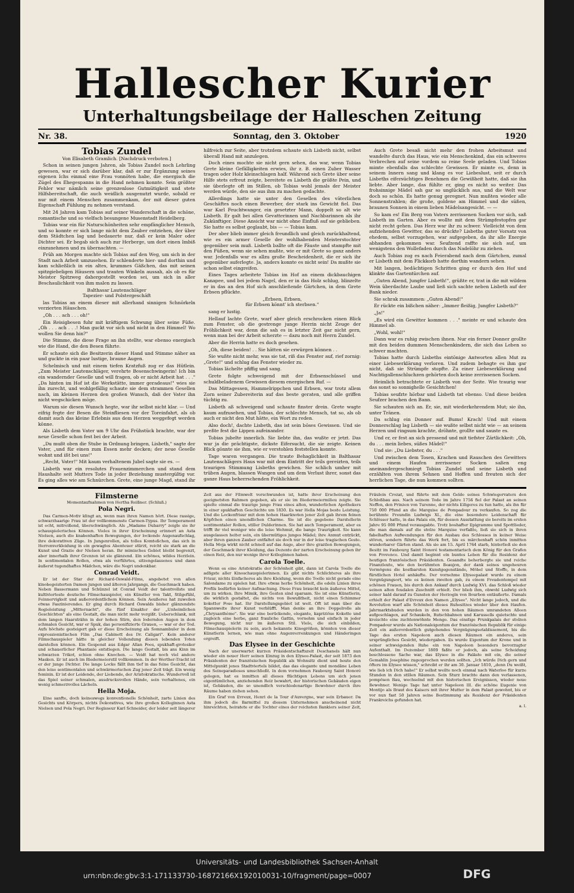Hallescher Kurier
Unterhaltungsbeilage der Halleschen Zeitung
Nr. 38. Sonntag, den 3. Oktober 1920
Tobias Zundel
Von Elisabeth Gramlich. [Nachdruck verboten.]
Schon in seinen jungen Jahren, als Tobias Zundel noch Lehrling gewesen, war er sich darüber klar, daß er zur Ergänzung seines eigenen Ichs einmal eine Frau vonnöten habe, die energisch die Zügel des Ehegespanns in die Hand nehmen konnte. Sein größter Fehler war nämlich seine grenzenlose Gutmütigkeit und stete Hilfsbereitschaft, die auch weidlich ausgenutzt wurde, sobald er nur mit einem Menschen zusammenkam, der mit dieser guten Eigenschaft Fühlung zu nehmen verstand.
Mit 24 Jahren kam Tobias auf seiner Wanderschaft in die schöne, romantische und so vielfach besungene Musenstadt Heidelberg.
Tobias war ein für Naturschönheiten sehr empfänglicher Mensch, und so konnte er sich lange nicht dem Zauber entziehen, der über dem Städtchen lag und bedauerte nur, daß er kein Maler oder Dichter sei. Er begab sich auch zur Herberge, um dort einen Imbiß einzunehmen und zu übernachten. —
Früh am Morgen machte sich Tobias auf den Weg, um sich in der Stadt nach Arbeit umzusehen. Er schlenderte hier- und dorthin und kam schließlich in ein altes, krummes Gäßchen, das mit seinen spitzgiebeligen Häusern und trauten Winkeln aussah, als ob es für Meister Spitzweg dahergestellt worden sei, um sich in aller Beschaulichkeit von ihm malen zu lassen.
Balthasar Lautenschläger
Tapezier- und Polstergeschäft
las Tobias an einem dieser mit allerhand sinnigen Schnörkeln verzierten Häuschen.
„Oh . . . ach . . . oh!"
Ein Reisigbesen fuhr mit kräftigem Schwung über seine Füße. „Oh . . . ach . . .! Man guckt vor sich und nicht in den Himmel! Wo wollen Sie denn hin?"
Die Stimme, die diese Frage an ihn stellte, war ebenso energisch wie die Hand, die den Besen führte.
Er schaute sich die Besitzerin dieser Hand und Stimme näher an und guckte in ein paar lustige, braune Augen.
Schelmisch und mit einem tiefen Kratzfuß zog er das Hütlein. „Zum Meister Lautenschläger, verehrte Besenschwingerin! Ich bin ein wandernder Geselle und will fragen, ob er nicht Arbeit hat . . ." „Da hinten im Hof ist die Werkstätte, immer geradeaus!" wies sie ihn zurecht, und wohlgefällig schaute sie dem strammen Gesellen nach, im kleinen Herzen den großen Wunsch, daß der Vater ihn nicht wegschicken möge.
Warum sie diesen Wunsch hegte, war ihr selbst nicht klar. — Und eifrig fegte der Besen die Steinfliesen vor der Toreinfahrt, als ob damit auch das kleine Erlebnis aus dem Herzen weggefegt werden könne.
Als Lisbeth dem Vater um 9 Uhr das Frühstück brachte, war der neue Geselle schon fest bei der Arbeit.
„Du mußt oben die Stube in Ordnung bringen, Lisbeth," sagte der Vater, „und für einen zum Essen mehr decken; der neue Geselle wohnt und ißt bei uns!"
„Recht, Vater!" Mit kaum verhaltenem Jubel sagte sie es. —
Lisbeth war ein resolutes Frauenzimmerchen und stand dem Haushalte seit Mutters Tode in jeder Beziehung mustergültig vor. Es ging alles wie am Schnürchen. Grete, eine junge Magd, stand ihr hilfreich zur Seite, aber trotzdem schaute sich Lisbeth nicht, selbst überall Hand mit anzulegen.
Doch eines mochte sie nicht gern sehen, das war, wenn Tobias Grete kleine Gefälligkeiten erwies, ihr z. B. einen Zuber Wasser tragen oder Holz kleinschlagen half. Während sich Grete über seine Hilfe stets erfreut zeigte, bereitete es Lisbeth die größte Pein, und sie überlegte oft im Stillen, ob Tobias wohl jemals der Meister werden würde, den sie aus ihm zu machen gedachte.
Allerdings hatte sie unter den Gesellen des väterlichen Geschäftes noch einen Bewerber, der stark ins Gewicht fiel. Das war Karl Feuchtwanger, ein gesetzter Mann, doppelt so alt wie Lisbeth. Er galt bei allen Gevatterinnen und Nachbarinnen als ihr Zukünftiger. Diese Ansicht war nicht ohne Einfluß auf sie geblieben. Sie hatte es selbst geglaubt, bis — — Tobias kam.
Der aber blieb immer gleich freundlich und gleich zurückhaltend, wie es ein armer Geselle der wohlhabenden Meisterstochter gegenüber sein muß. Lisbeth ballte oft die Fäuste und stampfte mit den Füßen, wenn sie sehen mußte, wie er mit Grete so ganz anders war. Jedenfalls war es allzu große Bescheidenheit, die er sich ihr gegenüber auferlegte. Ja, anders konnte es nicht sein! Da mußte sie schon selbst eingreifen.
Eines Tages arbeitete Tobias im Hof an einem dickbauchigen Kanapee, und bei jedem Nagel, den er in das Holz schlug, blinzelte er in das an den Hof sich anschließende Gärtchen, in dem Grete Erbsen pflückte.
„Erbsen, Erbsen,
für Erbsen könnt' ich sterbsen."
sang er lustig.
Hellauf lachte Grete, warf aber gleich erschrocken einen Blick zum Fenster, ob die gestrenge junge Herrin nicht Zeuge der Fröhlichkeit war, denn die sah es in letzter Zeit gar nicht gern, wenn man bei der Arbeit scherzte — dazu noch mit Herrn Zundel.
Aber die Herrin hatte es doch gesehen.
„Oh, diese beiden! . . Sie hätten sie erwürgen können . .
Sie wußte nicht mehr, was sie tat, riß das Fenster auf, rief zornig: „Grete!" und schlug das Fenster wieder zu.
Tobias lächelte pfiffig und sang.
Grete folgte schweigend mit der Erbsenschüssel und schuldbeladenem Gewissen diesem energischen Ruf. —
Das Mittagessen, Hammelrippchen und Erbsen, war trotz allem Zorn seiner Zubereiterin auf das beste geraten, und alle griffen tüchtig zu.
Lisbeth aß schweigend und schaute finster drein. Grete wagte kaum aufzusehen, und Tobias, der schlechte Mensch, tat so, als ob auch er nicht den Mut hätte, ein Wort zu reden.
Also doch!, dachte Lisbeth, das ist sein böses Gewissen. Und sie preßte fest die Lippen aufeinander.
Tobias jubelte innerlich. Sie liebte ihn, das wußte er jetzt. Das war ja die prächtigste, dickste Eifersucht, die sie zeigte. Keinen Blick gönnte sie ihm, wie er verstohlen feststellen konnte.
Tage waren vergangen. Die traute Behaglichkeit in Balthasar Lautenschlägers Haus war mit dem Eintritt der teils gereizten, teils traurigen Stimmung Lisbeths gewichen. Sie schlich umher mit trüben Augen, blassen Wangen und um dem Verlust ihrer, sonst das ganze Haus beherrschenden Fröhlichkeit.
Auch Grete besaß nicht mehr den frohen Arbeitsmut und wandelte durch das Haus, wie ein Menschenkind, das ein schweres Verbrechen auf seine vordem so reine Seele geladen. Und Tobias mimte ebenfalls das schlechte Gewissen. Er mimte es, denn in seinem Innern sang und klang es vor Liebeslust, seit er durch Lisbeths eifersüchtiges Benehmen die Gewißheit hatte, daß sie ihn liebte. Aber lange, das fühlte er, ging es nicht so weiter. Das frohsinnige Mädel sah gar so unglücklich aus, und die Welt war doch so schön. Es hatte genug geregnet. Nun mußten wieder alle Sonnenstrahlen; die große, goldene am Himmel und die süßen, braunen Sonnen in einem lieben Mädelsangesicht. — —
So kam es! Ein Berg von Vaters zerrissenen Socken vor sich, saß Lisbeth im Garten. Aber es wollte mit dem Strümpfestopfen gar nicht recht gehen. Das Herz war ihr zu schwer. Vielleicht von dem aufziehenden Gewitter, das so drückte? Lisbeths guter Vorsatz von ehedem, selbst vorzugehen, war aufgegeben, da ihr alle Energie abhanden gekommen war. Seufzend raffte sie sich auf, um wenigstens den Wollefaden durch das Nadelöhr zu ziehen.
Auch Tobias zog es nach Feierabend nach dem Gärtchen, zumal er Lisbeth mit dem Flickkorb hatte dorthin wandern sehen.
Mit langen, bedächtigen Schritten ging er durch den Hof und klinkte das Gartentürchen auf.
„Guten Abend, Jungfer Lisbeth!", grüßte er, trat in die mit wildem Wein überdachte Laube und ließ sich sachte neben Lisbeth auf der Bank nieder.
Sie schrak zusammen: „Guten Abend!"
Er rückte ein bißchen näher: „Immer fleißig, Jungfer Lisbeth?"
„Ja!"
„Es wird ein Gewitter kommen . . ." meinte er und schaute den Himmel ab.
„Wohl, wohl!"
Dann war es ruhig zwischen ihnen. Nur ein ferner Donner grollte mit den beiden dummen Menschenkindern, die sich das Leben so schwer machten.
Tobias hatte durch Lisbeths eintönige Antworten allen Mut zu einer Liebeserklärung verloren. Und zudem behagte es ihm gar nicht, daß sie Strümpfe stopfte. Zu einer Liebeserklärung und Nachtigallenschluchzen gehörten doch keine zerrissenen Socken.
Heimlich betrachtete er Lisbeth von der Seite. Wie traurig war das sonst so sonnighelle Gesichtchen!
Tobias seufzte hörbar und Lisbeth tat ebenso. Und diese beiden Seufzer brachen den Bann.
Sie schauten sich an. Er, sie, mit wiederkehrendem Mut; sie ihn, unter Tränen.
Da schlug ein Donner auf. Bums! Krach! Und mit einem Donnerschlag lag Lisbeth — sie wußte selbst nicht wie — an seinem Herzen und ringsum krachte, dröhnte, grollte und sauste es.
Und er, er fest an sich pressend und mit tiefster Zärtlichkeit: „Oh, du . . . mein liebes, süßes Mädel!"
Und sie: „Du Liebster, du . . ."
Und zwischen dem Tosen, Krachen und Rauschen des Gewitters und einem Haufen zerrissener Socken saßen eng aneinandergeschmiegt Tobias Zundel und seine Lisbeth und erzählten von ihrem Sehnen und Hoffen und freuten sich der herrlichen Tage, die nun kommen sollten.
Filmsterne
Momentaufnahmen von Hertha Reißner. (Schluß.)
Pola Negri.
Das Carmen-Motiv klingt an, wenn man ihren Namen hört. Diese rassige, schwarzhaarige Frau ist der vollkommenste Carmen-Typus. Ihr Temperament ist echt, mitreißend, überschwänglich. Als „Madame Dubarry" zeigte sie ihr schauspielerisches Können. Vieles in ihrer Erscheinung erinnert an Asta Nielsen, auch die knabenhaften Bewegungen, der lockende Augenaufschlag, ihre dekorativen Züge. In Jungenrollen, als tolles Komteßchen, das sich in Herrenverkleidung in ein gewagtes Abenteuer stürzt, reicht sie stark an die Kunst und Grazie der Nielsen heran. Ihr mimisches Gebiet bleibt begrenzt, aber innerhalb ihrer Grenzen ist sie glänzend. Ein schönes, wildes Herzlein. In sentimentalen Rollen, etwa als verführtes, sitzengelassenes und dann äußerst tugendhaftes Mädchen, wäre die Negri undenkbar.
Conrad Veidt.
Er ist der Star der Richard-Oswald-Films, angebetet von allen kinobegeisterten Damen jungen und älteren Jahrgangs, die Geschmack haben. Neben Bassermann und Schünzel ist Conrad Veidt der talentvollste und kultivierteste deutsche Filmschauspieler, ein Künstler von Takt, Stilgefühl, Feinnervigkeit und außerordentlichem Können. Sein Aeußeres hat zuweilen etwas Faszinierendes. Er ging durch Richard Oswalds bisher glänzendste Regieleistung „Mitternacht", die fünf Einakter der „Unheimlichen Geschichten" als eine Gestalt, die man nicht mehr vergißt. Ueberschlank, mit dem langen Haarsträhn in der hohen Stirn, den lodernden Augen in dem schmalen Gesicht, war er Spuk, das personifizierte Grauen, — war er der Tod. Aufs höchste gesteigert gab er diese Erscheinung als Somnambuler in dem expressionistischen Film „Das Cabinett des Dr. Caligari". Kein anderer Filmschauspieler hätte in gleicher Vollendung diesen lebenden Toten darstellen können. Ein Gespenst aus Edgar Allan Poes, spukhaft-grotesker und schauerlicher Phantasie entstiegen. Die lange Gestalt, bis ans Kinn im schwarzen Trikot, schien ohne Knochen. — Veidt hat noch viel andere Masken. Er ist auch im Biedermeierstil vollkommen. In der Werther-Tracht ist er der junge Dichter. Die lange Locke fällt ihm tief in das feine Gesicht, das den leise sentimentalen und schwärmerischen Zug jener Zeit trägt. Ein wenig feminin. Er ist der Leidende, der Liebende, der Aristokratische. Wundervoll ist das Spiel seiner schmalen, ausdrucksvollen Hände, sein verhaltenes, ein wenig schmerzvolles Lächeln.
Hella Moja.
Eine sanfte, doch keineswegs konventionelle Schönheit, zarte Linien des Gesichts und Körpers, nichts Dekoratives, wie ihre großen Kolleginnen Asta Nielsen und Pola Negri. Der Regisseur Karl Schneider, der leider seit längerer Zeit aus der Filmwelt verschwunden ist, hatte ihrer Erscheinung den geeignetsten Rahmen gegeben, als er sie im Biedermeiermilieu zeigte. Sie spielte einmal die traurige junge Frau eines alten, wunderlichen Apothekers in einer spukhaften Geschichte um 1830. Es war Hella Mojas beste Leistung. Und die Lockenfrisur mit dem hohen Haarknoten jener Zeit gab ihrem feinen Köpfchen einen unendlichen Charme. Sie ist die gegebene Darstellerin sentimentaler Rollen, stiller Dulderinnen. Sie hat auch Temperament, aber es trifft ihr viel weniger wie die leise Wehmut, die bange Traurigkeit. Sie kann ausgelassen heiter sein, ein übermütiges junges Mädel; ihre Anmut entzückt, aber ihren ganzen Zauber entfaltet sie doch nur in der leise tragischen Geste. Hella Moja wirkt nicht schnell auf das Auge, aber ihre grazilen Bewegungen, der Geschmack ihrer Kleidung, das Dezente der zarten Erscheinung geben ihr einen Reiz, den nur wenige ihrer Kolleginnen haben.
Carola Toelle.
Wenn es eine Aristokratie der Schönheit gibt, dann ist Carola Toelle die adligste aller Kinoschauspielerinnen. Es gibt nichts Schlichteres als ihre Frisur, nichts Einfacheres als ihre Kleidung, wenn die Toelle nicht gerade eine Salondame zu spielen hat. Ihre etwas herbe Schönheit, die edeln Linien ihres Profils bedürfen keiner Aufmachung. Diese Frau braucht kein äußeres Mittel, um zu wirken. Ihre Mimik, ihre Gesten sind sparsam. Sie ist eine Künstlerin, die wirklich gestaltet, die nichts von Bewußtheit, nicht einen Schimmer koketter Pose hat. Ihr Darstellungsgebiet ist weit. Oft ist man über die Spannweite ihrer Kunst verblüfft. Man denke an ihre Doppelrolle als „Chrysanthème". Sie war eine berückende, elegante, kapriziöse Kokette und zugleich eine herbe, ganz frauliche Gattin, vornehm und einfach in jeder Bewegung, nicht nur im äußeren Stil. Viele, die sich einbilden, Filmschauspielerin zu sein, auch bekannte Kinogrößen, könnten von dieser Künstlerin lernen, wie man ohne Augenverrenkungen und Händeringen ergreift.
Das Elysee in der Geschichte
Nach der unerwartet kurzen Präsidentschaftszeit Deschanels hält nun wieder ein neuer Herr seinen Einzug in den Elysee-Palast, der seit 1873 den Präsidenten der französischen Republik als Wohnsitz dient und heute den Mittelpunkt jenes Stadtviertels bildet, das das elegante und mondäne Leben des Seineparadieses umschließt. In dem vornehmen Faubourg Saint Honoré gelegen, hat es inmitten all dieses flüchtigen Lebens um sich jenen eigentümlichen, anziehenden Reiz bewahrt, der historischen Gebäuden eigen ist, Gebäuden, die so unendlich verschiedenartige Bewohner durch ihre Räume haben ziehen sehen.
Ein Graf von Evreux, Henri de la Tour d'Auvergne, war sein Erbauer. Da ihm jedoch die Barmittel zu diesem Unternehmen anscheinend nicht hinreichten, heiratete er die Tochter eines der reichsten Bankiers seiner Zeit, Fräulein Crozat, und führte mit dem Gelde seines Schwiegervaters den Schloßbau aus. Nach seinem Tode im Jahre 1756 fiel der Palast an seinen Neffen, den Prinzen von Turenne, der nichts Eiligeres zu tun hatte, als ihn für 750 000 Pfund an die Marquise de Pompadour zu verkaufen. So zog die berühmte Freundin Ludwigs XI., die eine besondere Leidenschaft für Schlösser hatte, in das Palais ein, für dessen Ausstattung sie bereits im ersten Jahre 95 000 Pfund verausgabte. Trotz boshafter Epigramme und Spottlieder, die man damals auf die stolze Marquise verfaßte, ließ sie sich in ihren fabelhaften Aufwendungen für den Ausbau des Schlosses in keiner Weise stören, sondern führte das Werk fort, bis es märchenhaft schön inmitten wunderbarer Gärten stand. Als sie am 15. April 1764 starb, hinterließ sie den Besitz im Faubourg Saint Honoré testamentarisch dem König für den Grafen von Provence. Und damit beginnt ein buntes Leben für die Residenz der heutigen französischen Präsidenten. Gesandte beherbergte sie und reiche Finanzleute, wie den berühmten Beaujon, der dank seines ungeheuren Vermögens die kostbarsten Kunstgegenstände, Möbel und Stoffe, in dem fürstlichen Hotel anhäufte. Der vornehme Elyseepalast wurde zu einem Vergnügungsort, wie es keinen zweiten gab, zu einem Freudentempel mit schönen Frauen, bis durch den Ankauf durch Ludwig XVI. das Schloß wieder seinen alten feudalen Zuschnitt erhielt. Der blieb ihm, obwohl Ludwig sich seiner bald darauf zu Gunsten der Herzogin von Bourbon entäußerte. Damals erhielt der Palast d'Evreux den Namen „Elysee". Nicht lange jedoch, und die Revolution warf alle Schönheit dieses Ruhesitzes wieder über den Haufen. Jahrmarktsbuden wurden in den von hohen Bäumen umrandeten Alleen aufgeschlagen, auf Schaukeln, Rutschbahnen und Karussells quietschte und kreischte eine zuchtenwöhnte Menge. Das einstige Prunkpalais der stolzen Pompadour wurde als Nationaleigentum der französischen Republik für einige Zeit ein außerordentlich gutgehendes Vergnügungsetablissement, bis die Tage des ersten Napoleon auch diesen Räumen ein anderes, sein ursprüngliches Gesicht, wiedergaben. Es wurde Eigentum der Krone und in seiner schweigenden Ruhe ein von Napoleon besonders bevorzugter Aufenthalt. Im Dezember 1809 faßte er jedoch, als seine Scheidung beschlossene Sache war, das Elysee in die Paläste mit ein, die seiner Gemahlin Josephine zugesprochen werden sollten. „Ich würde Dich gern und öfters im Elysee wissen," schreibt er ihr am 30. Januar 1810, „denn Du weißt, wie lieb ich Dich habe!" Er selbst weilte noch einmal nach Waterloo für kurze Stunden in den stillen Räumen. Sein Sturz brachte dann den verlassenen, pompösen Bau, wechselnd mit den historischen Ereignissen, wieder neue Bewohner. Wenige Tage hat unter Napoleon III. die schöne Eugenie von Montijo als Braut des Kaisers mit ihrer Mutter in dem Palast gewohnt, bis er vor nun fast 50 Jahren seine Bestimmung als Residenz der Präsidenten Frankreichs gefunden hat.
a. l.
Universitäts- und Landesbibliothek Sachsen-Anhalt
urn:nbn:de:gbv:3:1-171133730-16872166X192010031-10/fragment/page=0007 DFG